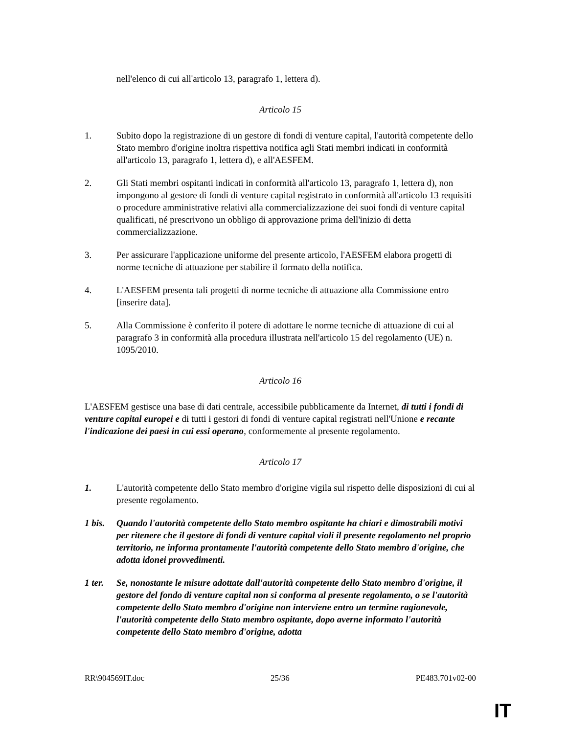nell'elenco di cui all'articolo 13, paragrafo 1, lettera d).
Articolo 15
1. Subito dopo la registrazione di un gestore di fondi di venture capital, l'autorità competente dello Stato membro d'origine inoltra rispettiva notifica agli Stati membri indicati in conformità all'articolo 13, paragrafo 1, lettera d), e all'AESFEM.
2. Gli Stati membri ospitanti indicati in conformità all'articolo 13, paragrafo 1, lettera d), non impongono al gestore di fondi di venture capital registrato in conformità all'articolo 13 requisiti o procedure amministrative relativi alla commercializzazione dei suoi fondi di venture capital qualificati, né prescrivono un obbligo di approvazione prima dell'inizio di detta commercializzazione.
3. Per assicurare l'applicazione uniforme del presente articolo, l'AESFEM elabora progetti di norme tecniche di attuazione per stabilire il formato della notifica.
4. L'AESFEM presenta tali progetti di norme tecniche di attuazione alla Commissione entro [inserire data].
5. Alla Commissione è conferito il potere di adottare le norme tecniche di attuazione di cui al paragrafo 3 in conformità alla procedura illustrata nell'articolo 15 del regolamento (UE) n. 1095/2010.
Articolo 16
L'AESFEM gestisce una base di dati centrale, accessibile pubblicamente da Internet, di tutti i fondi di venture capital europei e di tutti i gestori di fondi di venture capital registrati nell'Unione e recante l'indicazione dei paesi in cui essi operano, conformemente al presente regolamento.
Articolo 17
1. L'autorità competente dello Stato membro d'origine vigila sul rispetto delle disposizioni di cui al presente regolamento.
1 bis.
Quando l'autorità competente dello Stato membro ospitante ha chiari e dimostrabili motivi per ritenere che il gestore di fondi di venture capital violi il presente regolamento nel proprio territorio, ne informa prontamente l'autorità competente dello Stato membro d'origine, che adotta idonei provvedimenti.
1 ter.
Se, nonostante le misure adottate dall'autorità competente dello Stato membro d'origine, il gestore del fondo di venture capital non si conforma al presente regolamento, o se l'autorità competente dello Stato membro d'origine non interviene entro un termine ragionevole, l'autorità competente dello Stato membro ospitante, dopo averne informato l'autorità competente dello Stato membro d'origine, adotta
RR\904569IT.doc 25/36 PE483.701v02-00
IT